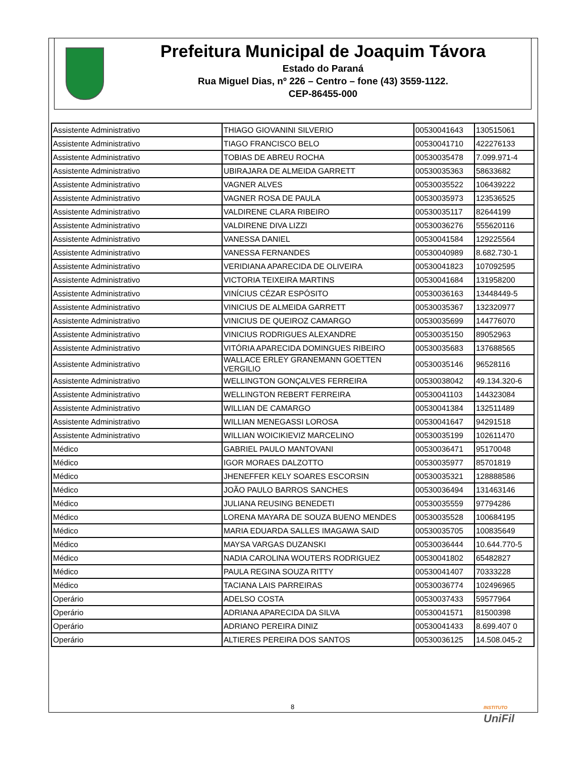Prefeitura Municipal de Joaquim Távora
Estado do Paraná
Rua Miguel Dias, nº 226 – Centro – fone (43) 3559-1122.
CEP-86455-000
| Assistente Administrativo | THIAGO GIOVANINI SILVERIO | 00530041643 | 130515061 |
| Assistente Administrativo | TIAGO FRANCISCO BELO | 00530041710 | 422276133 |
| Assistente Administrativo | TOBIAS DE ABREU ROCHA | 00530035478 | 7.099.971-4 |
| Assistente Administrativo | UBIRAJARA DE ALMEIDA GARRETT | 00530035363 | 58633682 |
| Assistente Administrativo | VAGNER ALVES | 00530035522 | 106439222 |
| Assistente Administrativo | VAGNER ROSA DE PAULA | 00530035973 | 123536525 |
| Assistente Administrativo | VALDIRENE CLARA RIBEIRO | 00530035117 | 82644199 |
| Assistente Administrativo | VALDIRENE DIVA LIZZI | 00530036276 | 555620116 |
| Assistente Administrativo | VANESSA DANIEL | 00530041584 | 129225564 |
| Assistente Administrativo | VANESSA FERNANDES | 00530040989 | 8.682.730-1 |
| Assistente Administrativo | VERIDIANA APARECIDA DE OLIVEIRA | 00530041823 | 107092595 |
| Assistente Administrativo | VICTORIA TEIXEIRA MARTINS | 00530041684 | 131958200 |
| Assistente Administrativo | VINÍCIUS CÉZAR ESPÓSITO | 00530036163 | 13448449-5 |
| Assistente Administrativo | VINICIUS DE ALMEIDA GARRETT | 00530035367 | 132320977 |
| Assistente Administrativo | VINICIUS DE QUEIROZ CAMARGO | 00530035699 | 144776070 |
| Assistente Administrativo | VINICIUS RODRIGUES ALEXANDRE | 00530035150 | 89052963 |
| Assistente Administrativo | VITÓRIA APARECIDA DOMINGUES RIBEIRO | 00530035683 | 137688565 |
| Assistente Administrativo | WALLACE ERLEY GRANEMANN GOETTEN VERGILIO | 00530035146 | 96528116 |
| Assistente Administrativo | WELLINGTON GONÇALVES FERREIRA | 00530038042 | 49.134.320-6 |
| Assistente Administrativo | WELLINGTON REBERT FERREIRA | 00530041103 | 144323084 |
| Assistente Administrativo | WILLIAN DE CAMARGO | 00530041384 | 132511489 |
| Assistente Administrativo | WILLIAN MENEGASSI LOROSA | 00530041647 | 94291518 |
| Assistente Administrativo | WILLIAN WOICIKIEVIZ MARCELINO | 00530035199 | 102611470 |
| Médico | GABRIEL PAULO MANTOVANI | 00530036471 | 95170048 |
| Médico | IGOR MORAES DALZOTTO | 00530035977 | 85701819 |
| Médico | JHENEFFER KELY SOARES ESCORSIN | 00530035321 | 128888586 |
| Médico | JOÃO PAULO BARROS SANCHES | 00530036494 | 131463146 |
| Médico | JULIANA REUSING BENEDETI | 00530035559 | 97794286 |
| Médico | LORENA MAYARA DE SOUZA BUENO MENDES | 00530035528 | 100684195 |
| Médico | MARIA EDUARDA SALLES IMAGAWA SAID | 00530035705 | 100835649 |
| Médico | MAYSA VARGAS DUZANSKI | 00530036444 | 10.644.770-5 |
| Médico | NADIA CAROLINA WOUTERS RODRIGUEZ | 00530041802 | 65482827 |
| Médico | PAULA REGINA SOUZA RITTY | 00530041407 | 70333228 |
| Médico | TACIANA LAIS PARREIRAS | 00530036774 | 102496965 |
| Operário | ADELSO COSTA | 00530037433 | 59577964 |
| Operário | ADRIANA APARECIDA DA SILVA | 00530041571 | 81500398 |
| Operário | ADRIANO PEREIRA DINIZ | 00530041433 | 8.699.407 0 |
| Operário | ALTIERES PEREIRA DOS SANTOS | 00530036125 | 14.508.045-2 |
8
INSTITUTO
UniFil